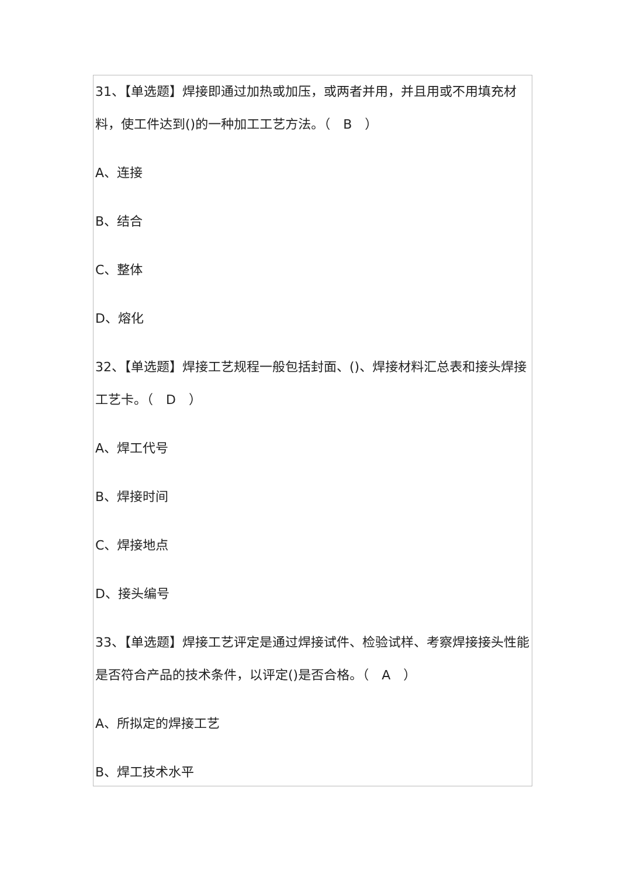31、【单选题】焊接即通过加热或加压，或两者并用，并且用或不用填充材料，使工件达到()的一种加工工艺方法。（　B　）
A、连接
B、结合
C、整体
D、熔化
32、【单选题】焊接工艺规程一般包括封面、()、焊接材料汇总表和接头焊接工艺卡。（　D　）
A、焊工代号
B、焊接时间
C、焊接地点
D、接头编号
33、【单选题】焊接工艺评定是通过焊接试件、检验试样、考察焊接接头性能是否符合产品的技术条件，以评定()是否合格。（　A　）
A、所拟定的焊接工艺
B、焊工技术水平